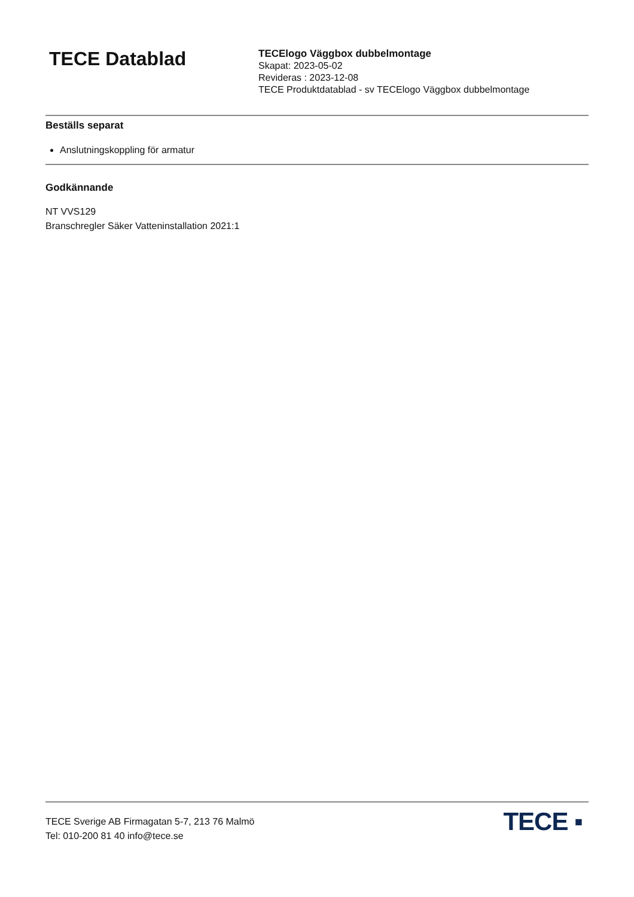TECE Datablad
TECElogo Väggbox dubbelmontage
Skapat: 2023-05-02
Revideras : 2023-12-08
TECE Produktdatablad - sv TECElogo Väggbox dubbelmontage
Beställs separat
Anslutningskoppling för armatur
Godkännande
NT VVS129
Branschregler Säker Vatteninstallation 2021:1
TECE Sverige AB Firmagatan 5-7, 213 76 Malmö
Tel: 010-200 81 40 info@tece.se
TECE ▪